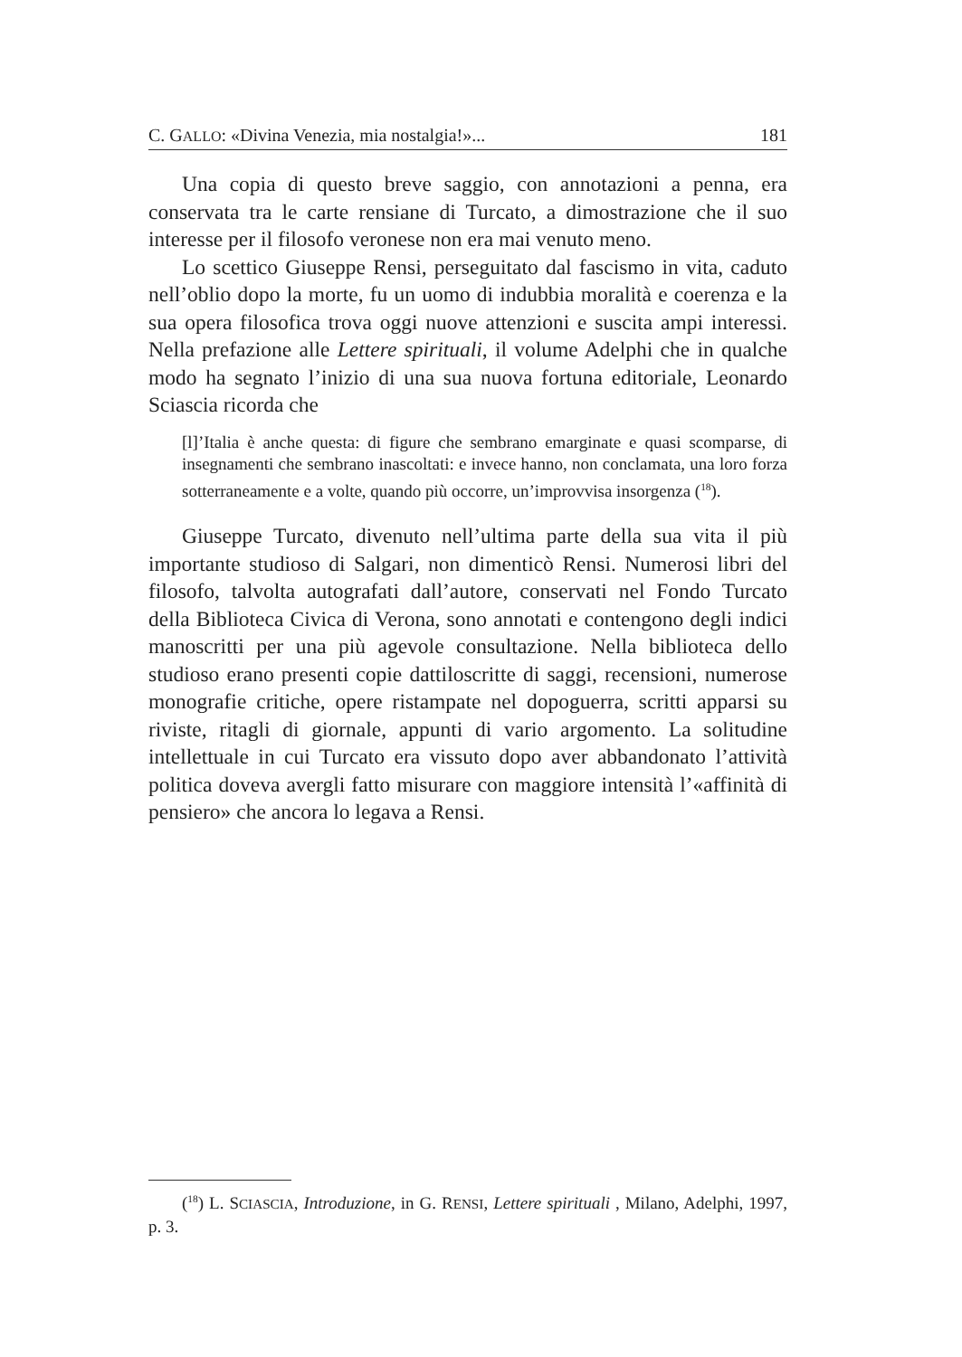C. GALLO: «Divina Venezia, mia nostalgia!»... 181
Una copia di questo breve saggio, con annotazioni a penna, era conservata tra le carte rensiane di Turcato, a dimostrazione che il suo interesse per il filosofo veronese non era mai venuto meno.
Lo scettico Giuseppe Rensi, perseguitato dal fascismo in vita, caduto nell’oblio dopo la morte, fu un uomo di indubbia moralità e coerenza e la sua opera filosofica trova oggi nuove attenzioni e suscita ampi interessi. Nella prefazione alle Lettere spirituali, il volume Adelphi che in qualche modo ha segnato l’inizio di una sua nuova fortuna editoriale, Leonardo Sciascia ricorda che
[l]’Italia è anche questa: di figure che sembrano emarginate e quasi scomparse, di insegnamenti che sembrano inascoltati: e invece hanno, non conclamata, una loro forza sotterraneamente e a volte, quando più occorre, un’improvvisa insorgenza (<sup>18</sup>).
Giuseppe Turcato, divenuto nell’ultima parte della sua vita il più importante studioso di Salgari, non dimenticò Rensi. Numerosi libri del filosofo, talvolta autografati dall’autore, conservati nel Fondo Turcato della Biblioteca Civica di Verona, sono annotati e contengono degli indici manoscritti per una più agevole consultazione. Nella biblioteca dello studioso erano presenti copie dattiloscritte di saggi, recensioni, numerose monografie critiche, opere ristampate nel dopoguerra, scritti apparsi su riviste, ritagli di giornale, appunti di vario argomento. La solitudine intellettuale in cui Turcato era vissuto dopo aver abbandonato l’attività politica doveva avergli fatto misurare con maggiore intensità l’«affinità di pensiero» che ancora lo legava a Rensi.
(<sup>18</sup>) L. SCIASCIA, Introduzione, in G. RENSI, Lettere spirituali , Milano, Adelphi, 1997, p. 3.